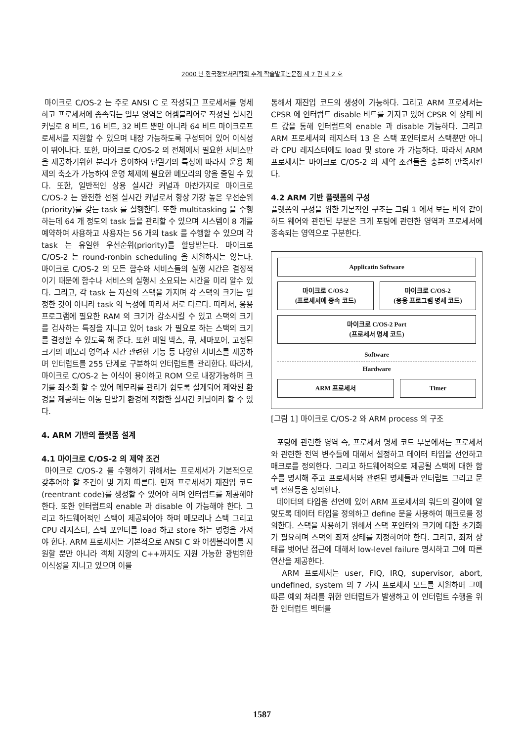2000 년 한국정보처리학회 추계 학술발표논문집 제 7 권 제 2 호
마이크로 C/OS-2 는 주로 ANSI C 로 작성되고 프로세서를 명세하고 프로세서에 종속되는 일부 영역은 어셈블리어로 작성된 실시간 커널로 8 비트, 16 비트, 32 비트 뿐만 아니라 64 비트 마이크로프로세서를 지원할 수 있으며 내장 가능하도록 구성되어 있어 이식성이 뛰어나다. 또한, 마이크로 C/OS-2 의 전체에서 필요한 서비스만을 제공하기위한 분리가 용이하여 단말기의 특성에 따라서 운용 체제의 축소가 가능하여 운영 체제에 필요한 메모리의 양을 줄일 수 있다. 또한, 일반적인 상용 실시간 커널과 마찬가지로 마이크로 C/OS-2 는 완전한 선점 실시간 커널로서 항상 가장 높은 우선순위(priority)를 갖는 task 를 실행한다. 또한 multitasking 을 수행하는데 64 개 정도의 task 들을 관리할 수 있으며 시스템이 8 개를 예약하여 사용하고 사용자는 56 개의 task 를 수행할 수 있으며 각 task 는 유일한 우선순위(priority)를 할당받는다. 마이크로 C/OS-2 는 round-ronbin scheduling 을 지원하지는 않는다. 마이크로 C/OS-2 의 모든 함수와 서비스들의 실행 시간은 결정적이기 때문에 함수나 서비스의 실행시 소요되는 시간을 미리 알수 있다. 그리고, 각 task 는 자신의 스택을 가지며 각 스택의 크기는 일정한 것이 아니라 task 의 특성에 따라서 서로 다르다. 따라서, 응용 프로그램에 필요한 RAM 의 크기가 감소시킬 수 있고 스택의 크기를 검사하는 특징을 지니고 있어 task 가 필요로 하는 스택의 크기를 결정할 수 있도록 해 준다. 또한 메일 박스, 큐, 세마포어, 고정된 크기의 메모리 영역과 시간 관련한 기능 등 다양한 서비스를 제공하며 인터럽트를 255 단계로 구분하여 인터럽트를 관리한다. 따라서, 마이크로 C/OS-2 는 이식이 용이하고 ROM 으로 내장가능하며 크기를 최소화 할 수 있어 메모리를 관리가 쉽도록 설계되어 제약된 환경을 제공하는 이동 단말기 환경에 적합한 실시간 커널이라 할 수 있다.
4. ARM 기반의 플랫폼 설계
4.1 마이크로 C/OS-2 의 제약 조건
마이크로 C/OS-2 를 수행하기 위해서는 프로세서가 기본적으로 갖추어야 할 조건이 몇 가지 따른다. 먼저 프로세서가 재진입 코드(reentrant code)를 생성할 수 있어야 하며 인터럽트를 제공해야 한다. 또한 인터럽트의 enable 과 disable 이 가능해야 한다. 그리고 하드웨어적인 스택이 제공되어야 하며 메모리나 스택 그리고 CPU 레지스터, 스택 포인터를 load 하고 store 하는 명령을 가져야 한다. ARM 프로세서는 기본적으로 ANSI C 와 어셈블리어를 지원할 뿐만 아니라 객체 지향의 C++까지도 지원 가능한 광범위한 이식성을 지니고 있으며 이를
통해서 재진입 코드의 생성이 가능하다. 그리고 ARM 프로세서는 CPSR 에 인터럽트 disable 비트를 가지고 있어 CPSR 의 상태 비트 값을 통해 인터럽트의 enable 과 disable 가능하다. 그리고 ARM 프로세서의 레지스터 13 은 스택 포인터로서 스택뿐만 아니라 CPU 레지스터에도 load 및 store 가 가능하다. 따라서 ARM 프로세서는 마이크로 C/OS-2 의 제약 조건들을 충분히 만족시킨다.
4.2 ARM 기반 플랫폼의 구성
플랫폼의 구성을 위한 기본적인 구조는 그림 1 에서 보는 바와 같이 하드 웨어와 관련된 부분은 크게 포팅에 관련한 영역과 프로세서에 종속되는 영역으로 구분한다.
Applicatin Software
마이크로 C/OS-2
(프로세서에 종속 코드)
마이크로 C/OS-2
(응용 프로그램 명세 코드)
마이크로 C/OS-2 Port
(프로세서 명세 코드)
Software
Hardware
ARM 프로세서 Timer
[그림 1] 마이크로 C/OS-2 와 ARM process 의 구조
포팅에 관련한 영역 즉, 프로세서 명세 코드 부분에서는 프로세서와 관련한 전역 변수들에 대해서 설정하고 데이터 타입을 선언하고 매크로를 정의한다. 그리고 하드웨어적으로 제공될 스택에 대한 함수를 명시해 주고 프로세서와 관련된 명세들과 인터럽트 그리고 문맥 전환등을 정의한다.
데이터의 타입을 선언에 있어 ARM 프로세서의 워드의 길이에 알맞도록 데이터 타입을 정의하고 define 문을 사용하여 매크로를 정의한다. 스택을 사용하기 위해서 스택 포인터와 크기에 대한 초기화가 필요하며 스택의 최저 상태를 지정하여야 한다. 그리고, 최저 상태를 벗어난 접근에 대해서 low-level failure 명시하고 그에 따른 연산을 제공한다.
ARM 프로세서는 user, FIQ, IRQ, supervisor, abort, undefined, system 의 7 가지 프로세서 모드를 지원하며 그에 따른 예외 처리를 위한 인터럽트가 발생하고 이 인터럽트 수행을 위한 인터럽트 벡터를
1587